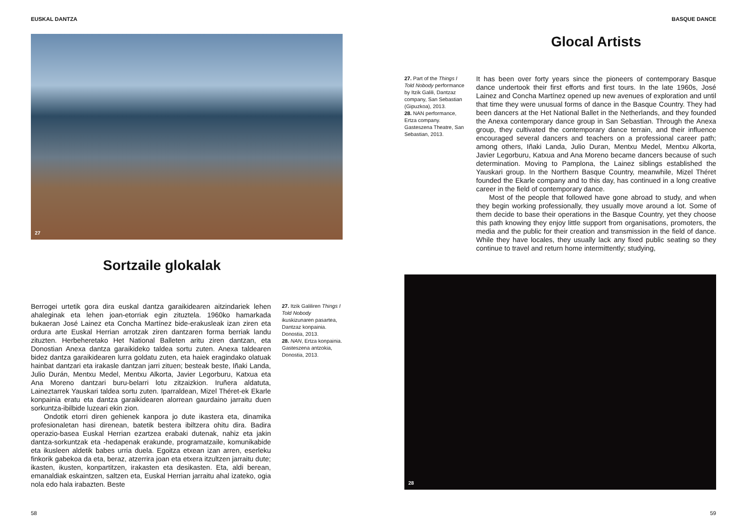EUSKAL DANTZA
27
Sortzaile glokalak
Berrogei urtetik gora dira euskal dantza garaikidearen aitzindariek lehen ahaleginak eta lehen joan-etorriak egin zituztela. 1960ko hamarkada bukaeran José Lainez eta Concha Martínez bide-erakusleak izan ziren eta ordura arte Euskal Herrian arrotzak ziren dantzaren forma berriak landu zituzten. Herbeheretako Het National Balleten aritu ziren dantzan, eta Donostian Anexa dantza garaikideko taldea sortu zuten. Anexa taldearen bidez dantza garaikidearen lurra goldatu zuten, eta haiek eragindako olatuak hainbat dantzari eta irakasle dantzan jarri zituen; besteak beste, Iñaki Landa, Julio Durán, Mentxu Medel, Mentxu Alkorta, Javier Legorburu, Katxua eta Ana Moreno dantzari buru-belarri lotu zitzaizkion. Iruñera aldatuta, Laineztarrek Yauskari taldea sortu zuten. Iparraldean, Mizel Théret-ek Ekarle konpainia eratu eta dantza garaikidearen alorrean gaurdaino jarraitu duen sorkuntza-ibilbide luzeari ekin zion.
Ondotik etorri diren gehienek kanpora jo dute ikastera eta, dinamika profesionaletan hasi direnean, batetik bestera ibiltzera ohitu dira. Badira operazio-basea Euskal Herrian ezartzea erabaki dutenak, nahiz eta jakin dantza-sorkuntzak eta -hedapenak erakunde, programatzaile, komunikabide eta ikusleen aldetik babes urria duela. Egoitza etxean izan arren, eserleku finkorik gabekoa da eta, beraz, atzerrira joan eta etxera itzultzen jarraitu dute; ikasten, ikusten, konpartitzen, irakasten eta desikasten. Eta, aldi berean, emanaldiak eskaintzen, saltzen eta, Euskal Herrian jarraitu ahal izateko, ogia nola edo hala irabazten. Beste
27. Itzik Galiliren Things I Told Nobody ikuskizunaren pasartea, Dantzaz konpainia. Donostia, 2013.
28. NAN, Ertza konpainia. Gasteszena antzokia, Donostia, 2013.
58
BASQUE DANCE
Glocal Artists
27. Part of the Things I Told Nobody performance by Itzik Galili, Dantzaz company, San Sebastian (Gipuzkoa), 2013.
28. NAN performance, Ertza company. Gasteszena Theatre, San Sebastian, 2013.
It has been over forty years since the pioneers of contemporary Basque dance undertook their first efforts and first tours. In the late 1960s, José Lainez and Concha Martínez opened up new avenues of exploration and until that time they were unusual forms of dance in the Basque Country. They had been dancers at the Het National Ballet in the Netherlands, and they founded the Anexa contemporary dance group in San Sebastian. Through the Anexa group, they cultivated the contemporary dance terrain, and their influence encouraged several dancers and teachers on a professional career path; among others, Iñaki Landa, Julio Duran, Mentxu Medel, Mentxu Alkorta, Javier Legorburu, Katxua and Ana Moreno became dancers because of such determination. Moving to Pamplona, the Lainez siblings established the Yauskari group. In the Northern Basque Country, meanwhile, Mizel Théret founded the Ekarle company and to this day, has continued in a long creative career in the field of contemporary dance.
Most of the people that followed have gone abroad to study, and when they begin working professionally, they usually move around a lot. Some of them decide to base their operations in the Basque Country, yet they choose this path knowing they enjoy little support from organisations, promoters, the media and the public for their creation and transmission in the field of dance. While they have locales, they usually lack any fixed public seating so they continue to travel and return home intermittently; studying,
28
59